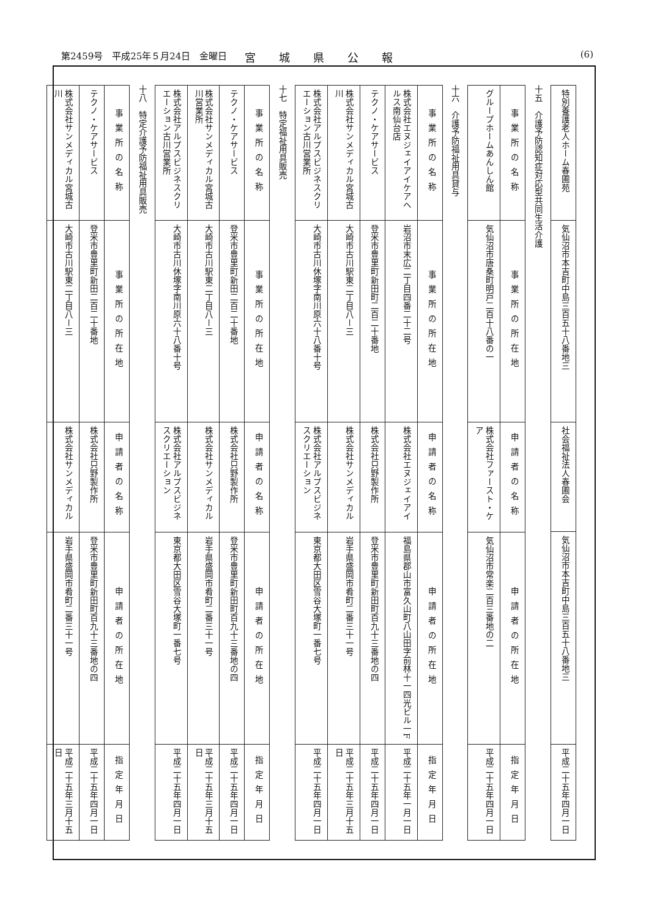第2459号　平成25年５月24日　金曜日 宮城県公報 (6)
| 特別養護老人ホーム春圃苑 | 気仙沼市本吉町中島三百五十八番地三 | 社会福祉法人春圃会 | 気仙沼市本吉町中島三百五十八番地三 | 平成二十五年四月一日 |
十五　介護予防認知症対応型共同生活介護
| 事業所の名称 | 事業所の所在地 | 申請者の名称 | 申請者の所在地 | 指定年月日 |
| --- | --- | --- | --- | --- |
| グループホームあんしん館 | 気仙沼市唐桑町明戸二百十八番の一 | 株式会社ファースト・ケア | 気仙沼市常楽二百三番地の二 | 平成二十五年四月一日 |
十六　介護予防福祉用具貸与
| 事業所の名称 | 事業所の所在地 | 申請者の名称 | 申請者の所在地 | 指定年月日 |
| --- | --- | --- | --- | --- |
| 株式会社エヌジェイアイケアヘルス南仙台店 | 岩沼市末広二丁目四番二十二号 | 株式会社エヌジェイアイ | 福島県郡山市富久山町八山田字前林十一四光ビル一F | 平成二十五年一月一日 |
| テクノ・ケアサービス | 登米市豊里町新田町二百二十番地 | 株式会社只野製作所 | 登米市豊里町新田町百九十三番地の四 | 平成二十五年四月一日 |
| 株式会社サンメディカル宮城古川 | 大崎市古川駅東二丁目八ー三 | 株式会社サンメディカル | 岩手県盛岡市肴町二番三十一号 | 平成二十五年三月十五日 |
| 株式会社アルプスビジネスクリエーション古川営業所 | 大崎市古川休塚字南川原六十八番十号 | 株式会社アルプスビジネスクリエーション | 東京都大田区雪谷大塚町一番七号 | 平成二十五年四月一日 |
十七　特定福祉用具販売
| 事業所の名称 | 事業所の所在地 | 申請者の名称 | 申請者の所在地 | 指定年月日 |
| --- | --- | --- | --- | --- |
| テクノ・ケアサービス | 登米市豊里町新田二百二十番地 | 株式会社只野製作所 | 登米市豊里町新田町百九十三番地の四 | 平成二十五年四月一日 |
| 株式会社サンメディカル宮城古川営業所 | 大崎市古川駅東二丁目八ー三 | 株式会社サンメディカル | 岩手県盛岡市肴町二番三十一号 | 平成二十五年三月十五日 |
| 株式会社アルプスビジネスクリエーション古川営業所 | 大崎市古川休塚字南川原六十八番十号 | 株式会社アルプスビジネスクリエーション | 東京都大田区雪谷大塚町一番七号 | 平成二十五年四月一日 |
十八　特定介護予防福祉用具販売
| 事業所の名称 | 事業所の所在地 | 申請者の名称 | 申請者の所在地 | 指定年月日 |
| --- | --- | --- | --- | --- |
| テクノ・ケアサービス | 登米市豊里町新田二百二十番地 | 株式会社只野製作所 | 登米市豊里町新田町百九十三番地の四 | 平成二十五年四月一日 |
| 株式会社サンメディカル宮城古川 | 大崎市古川駅東二丁目八ー三 | 株式会社サンメディカル | 岩手県盛岡市肴町二番三十一号 | 平成二十五年三月十五日 |